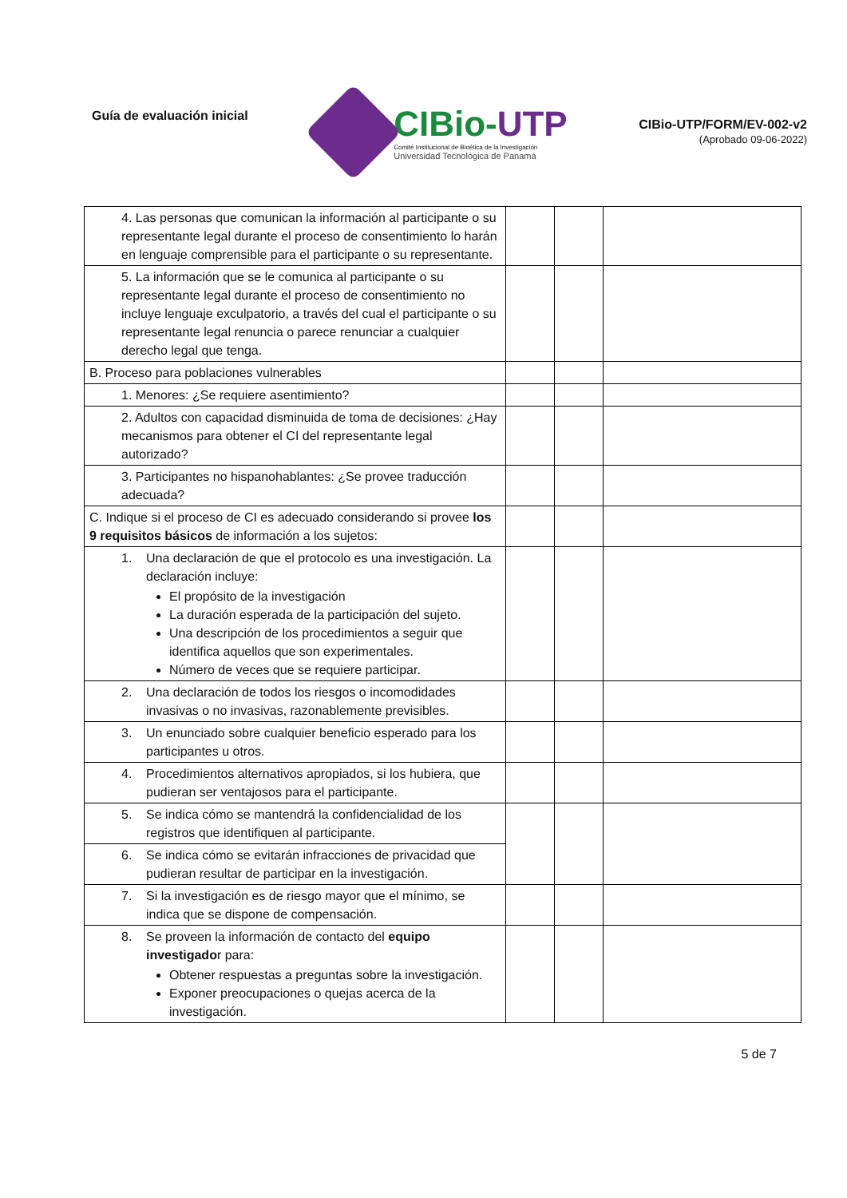Guía de evaluación inicial
CIBio-UTP
Comité Institucional de Bioética de la Investigación
Universidad Tecnológica de Panamá
CIBio-UTP/FORM/EV-002-v2
(Aprobado 09-06-2022)
| 4. Las personas que comunican la información al participante o su representante legal durante el proceso de consentimiento lo harán en lenguaje comprensible para el participante o su representante. | | | |
| 5. La información que se le comunica al participante o su representante legal durante el proceso de consentimiento no incluye lenguaje exculpatorio, a través del cual el participante o su representante legal renuncia o parece renunciar a cualquier derecho legal que tenga. | | | |
| B. Proceso para poblaciones vulnerables | | | |
| 1. Menores: ¿Se requiere asentimiento? | | | |
| 2. Adultos con capacidad disminuida de toma de decisiones: ¿Hay mecanismos para obtener el CI del representante legal autorizado? | | | |
| 3. Participantes no hispanohablantes: ¿Se provee traducción adecuada? | | | |
| C. Indique si el proceso de CI es adecuado considerando si provee los 9 requisitos básicos de información a los sujetos: | | | |
| 1. Una declaración de que el protocolo es una investigación. La declaración incluye: El propósito de la investigación La duración esperada de la participación del sujeto. Una descripción de los procedimientos a seguir que identifica aquellos que son experimentales. Número de veces que se requiere participar. | | | |
| 2. Una declaración de todos los riesgos o incomodidades invasivas o no invasivas, razonablemente previsibles. | | | |
| 3. Un enunciado sobre cualquier beneficio esperado para los participantes u otros. | | | |
| 4. Procedimientos alternativos apropiados, si los hubiera, que pudieran ser ventajosos para el participante. | | | |
| 5. Se indica cómo se mantendrá la confidencialidad de los registros que identifiquen al participante. | | | |
| 6. Se indica cómo se evitarán infracciones de privacidad que pudieran resultar de participar en la investigación. | | | |
| 7. Si la investigación es de riesgo mayor que el mínimo, se indica que se dispone de compensación. | | | |
| 8. Se proveen la información de contacto del equipo investigado r para: Obtener respuestas a preguntas sobre la investigación. Exponer preocupaciones o quejas acerca de la investigación. | | | |
5 de 7